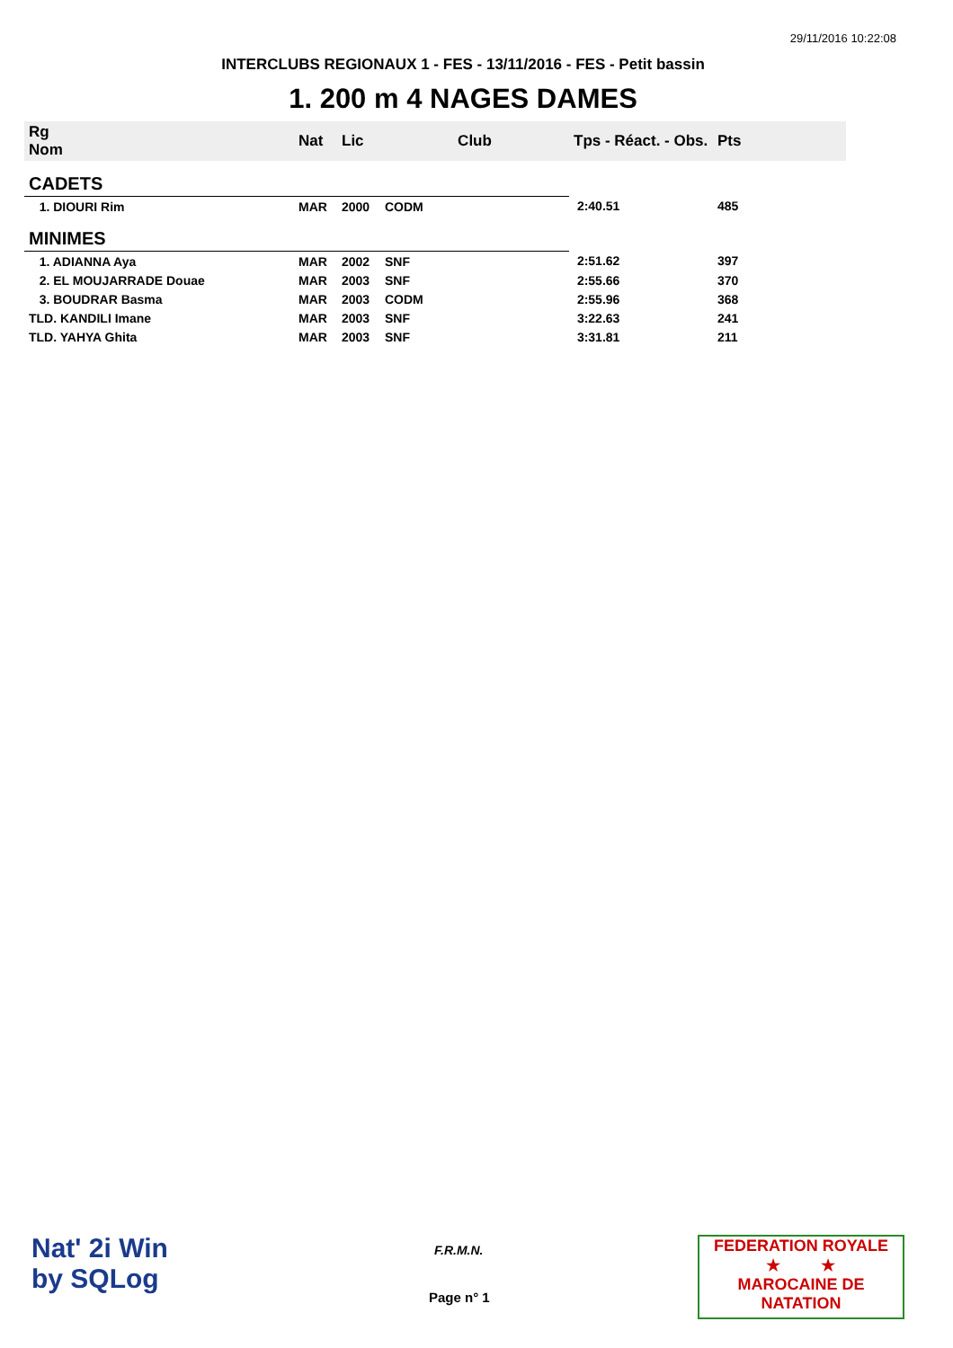29/11/2016 10:22:08
INTERCLUBS REGIONAUX 1 - FES - 13/11/2016 - FES - Petit bassin
1. 200 m 4 NAGES DAMES
| Rg Nom | | Nat | Lic | Club | Tps - Réact. - Obs. | Pts |
| --- | --- | --- | --- | --- | --- | --- |
| CADETS | | | | | | |
| 1. DIOURI Rim | | MAR | 2000 | CODM | 2:40.51 | 485 |
| MINIMES | | | | | | |
| 1. ADIANNA Aya | | MAR | 2002 | SNF | 2:51.62 | 397 |
| 2. EL MOUJARRADE Douae | | MAR | 2003 | SNF | 2:55.66 | 370 |
| 3. BOUDRAR Basma | | MAR | 2003 | CODM | 2:55.96 | 368 |
| TLD. KANDILI Imane | | MAR | 2003 | SNF | 3:22.63 | 241 |
| TLD. YAHYA Ghita | | MAR | 2003 | SNF | 3:31.81 | 211 |
Nat' 2i Win
by SQLog
F.R.M.N.
Page n° 1
FEDERATION ROYALE
★ ★
MAROCAINE DE NATATION